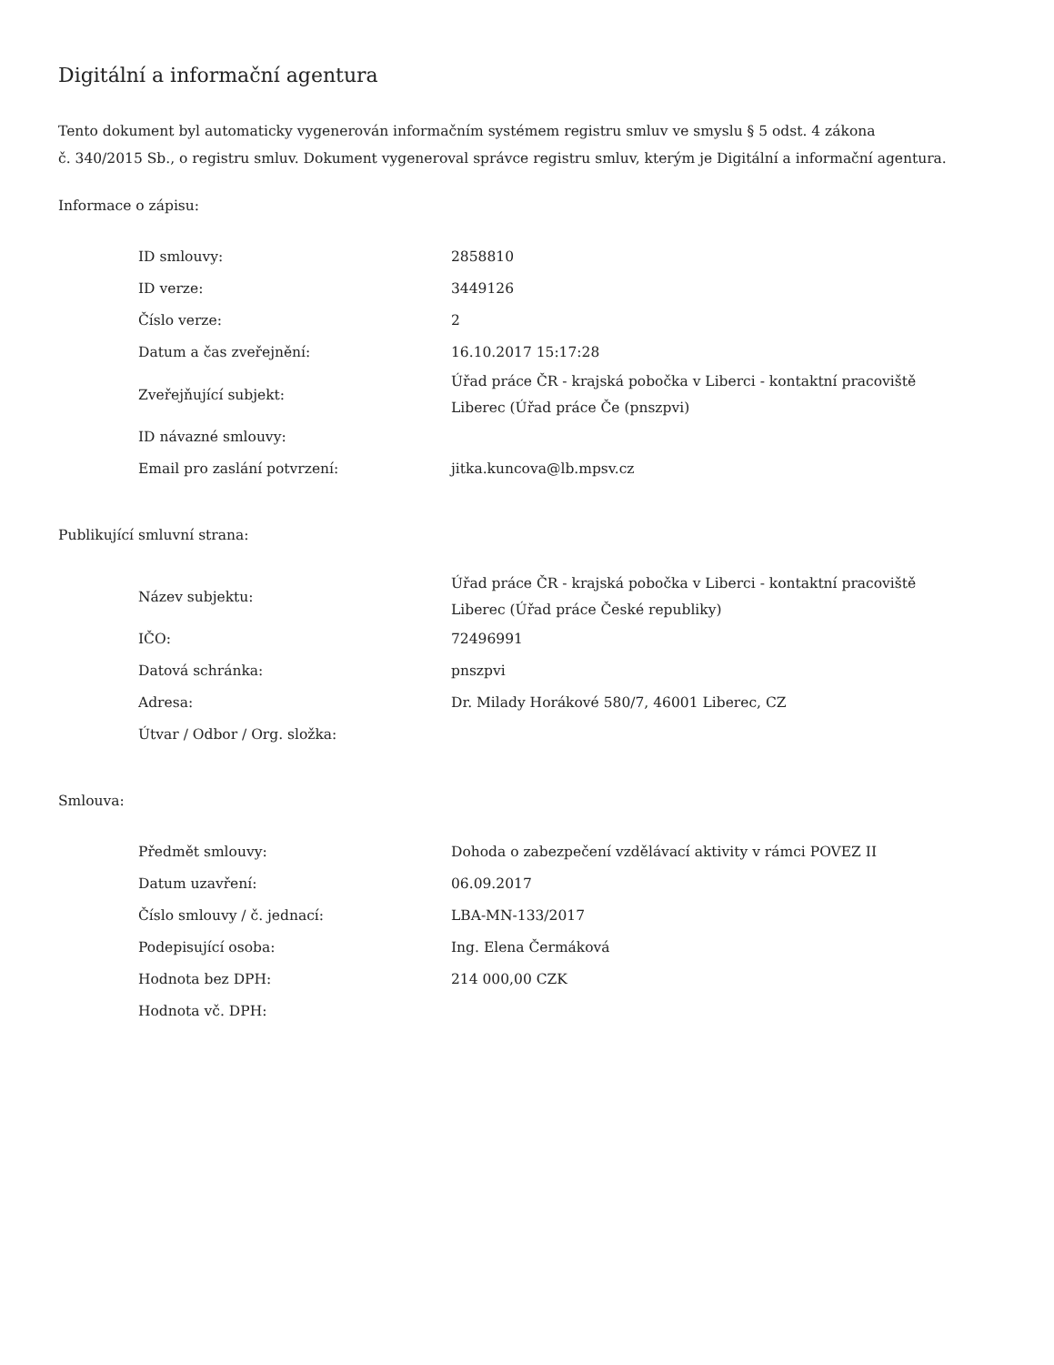Digitální a informační agentura
Tento dokument byl automaticky vygenerován informačním systémem registru smluv ve smyslu § 5 odst. 4 zákona
č. 340/2015 Sb., o registru smluv. Dokument vygeneroval správce registru smluv, kterým je Digitální a informační agentura.
Informace o zápisu:
| ID smlouvy: | 2858810 |
| ID verze: | 3449126 |
| Číslo verze: | 2 |
| Datum a čas zveřejnění: | 16.10.2017 15:17:28 |
| Zveřejňující subjekt: | Úřad práce ČR - krajská pobočka v Liberci - kontaktní pracoviště Liberec (Úřad práce Če (pnszpvi) |
| ID návazné smlouvy: | |
| Email pro zaslání potvrzení: | jitka.kuncova@lb.mpsv.cz |
Publikující smluvní strana:
| Název subjektu: | Úřad práce ČR - krajská pobočka v Liberci - kontaktní pracoviště Liberec (Úřad práce České republiky) |
| IČO: | 72496991 |
| Datová schránka: | pnszpvi |
| Adresa: | Dr. Milady Horákové 580/7, 46001 Liberec, CZ |
| Útvar / Odbor / Org. složka: | |
Smlouva:
| Předmět smlouvy: | Dohoda o zabezpečení vzdělávací aktivity v rámci POVEZ II |
| Datum uzavření: | 06.09.2017 |
| Číslo smlouvy / č. jednací: | LBA-MN-133/2017 |
| Podepisující osoba: | Ing. Elena Čermáková |
| Hodnota bez DPH: | 214 000,00 CZK |
| Hodnota vč. DPH: | |